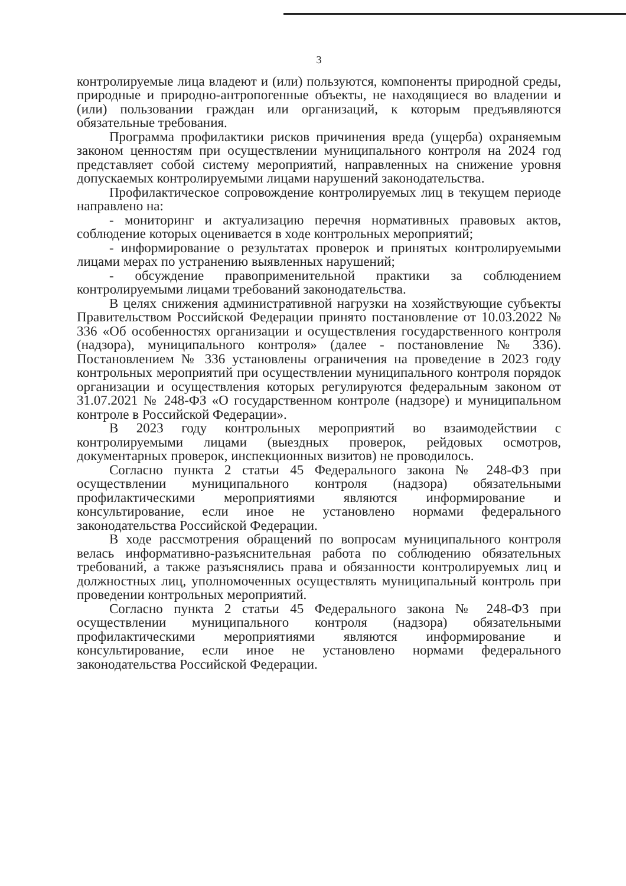3
контролируемые лица владеют и (или) пользуются, компоненты природной среды, природные и природно-антропогенные объекты, не находящиеся во владении и (или) пользовании граждан или организаций, к которым предъявляются обязательные требования.
Программа профилактики рисков причинения вреда (ущерба) охраняемым законом ценностям при осуществлении муниципального контроля на 2024 год представляет собой систему мероприятий, направленных на снижение уровня допускаемых контролируемыми лицами нарушений законодательства.
Профилактическое сопровождение контролируемых лиц в текущем периоде направлено на:
- мониторинг и актуализацию перечня нормативных правовых актов, соблюдение которых оценивается в ходе контрольных мероприятий;
- информирование о результатах проверок и принятых контролируемыми лицами мерах по устранению выявленных нарушений;
- обсуждение правоприменительной практики за соблюдением контролируемыми лицами требований законодательства.
В целях снижения административной нагрузки на хозяйствующие субъекты Правительством Российской Федерации принято постановление от 10.03.2022 № 336 «Об особенностях организации и осуществления государственного контроля (надзора), муниципального контроля» (далее - постановление № 336). Постановлением № 336 установлены ограничения на проведение в 2023 году контрольных мероприятий при осуществлении муниципального контроля порядок организации и осуществления которых регулируются федеральным законом от 31.07.2021 № 248-ФЗ «О государственном контроле (надзоре) и муниципальном контроле в Российской Федерации».
В 2023 году контрольных мероприятий во взаимодействии с контролируемыми лицами (выездных проверок, рейдовых осмотров, документарных проверок, инспекционных визитов) не проводилось.
Согласно пункта 2 статьи 45 Федерального закона № 248-ФЗ при осуществлении муниципального контроля (надзора) обязательными профилактическими мероприятиями являются информирование и консультирование, если иное не установлено нормами федерального законодательства Российской Федерации.
В ходе рассмотрения обращений по вопросам муниципального контроля велась информативно-разъяснительная работа по соблюдению обязательных требований, а также разъяснялись права и обязанности контролируемых лиц и должностных лиц, уполномоченных осуществлять муниципальный контроль при проведении контрольных мероприятий.
Согласно пункта 2 статьи 45 Федерального закона № 248-ФЗ при осуществлении муниципального контроля (надзора) обязательными профилактическими мероприятиями являются информирование и консультирование, если иное не установлено нормами федерального законодательства Российской Федерации.